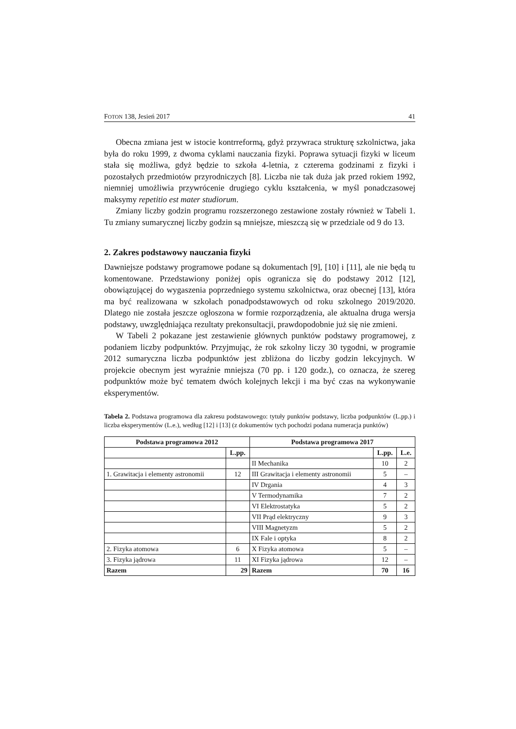FOTON 138, Jesień 2017 41
Obecna zmiana jest w istocie kontrreformą, gdyż przywraca strukturę szkolnictwa, jaka była do roku 1999, z dwoma cyklami nauczania fizyki. Poprawa sytuacji fizyki w liceum stała się możliwa, gdyż będzie to szkoła 4-letnia, z czterema godzinami z fizyki i pozostałych przedmiotów przyrodniczych [8]. Liczba nie tak duża jak przed rokiem 1992, niemniej umożliwia przywrócenie drugiego cyklu kształcenia, w myśl ponadczasowej maksymy repetitio est mater studiorum.
Zmiany liczby godzin programu rozszerzonego zestawione zostały również w Tabeli 1. Tu zmiany sumarycznej liczby godzin są mniejsze, mieszczą się w przedziale od 9 do 13.
2. Zakres podstawowy nauczania fizyki
Dawniejsze podstawy programowe podane są dokumentach [9], [10] i [11], ale nie będą tu komentowane. Przedstawiony poniżej opis ogranicza się do podstawy 2012 [12], obowiązującej do wygaszenia poprzedniego systemu szkolnictwa, oraz obecnej [13], która ma być realizowana w szkołach ponadpodstawowych od roku szkolnego 2019/2020. Dlatego nie została jeszcze ogłoszona w formie rozporządzenia, ale aktualna druga wersja podstawy, uwzględniająca rezultaty prekonsultacji, prawdopodobnie już się nie zmieni.
W Tabeli 2 pokazane jest zestawienie głównych punktów podstawy programowej, z podaniem liczby podpunktów. Przyjmując, że rok szkolny liczy 30 tygodni, w programie 2012 sumaryczna liczba podpunktów jest zbliżona do liczby godzin lekcyjnych. W projekcie obecnym jest wyraźnie mniejsza (70 pp. i 120 godz.), co oznacza, że szereg podpunktów może być tematem dwóch kolejnych lekcji i ma być czas na wykonywanie eksperymentów.
Tabela 2. Podstawa programowa dla zakresu podstawowego: tytuły punktów podstawy, liczba podpunktów (L.pp.) i liczba eksperymentów (L.e.), według [12] i [13] (z dokumentów tych pochodzi podana numeracja punktów)
| Podstawa programowa 2012 | | Podstawa programowa 2017 | | |
| --- | --- | --- | --- | --- |
| | L.pp. | | L.pp. | L.e. |
| | | II Mechanika | 10 | 2 |
| 1. Grawitacja i elementy astronomii | 12 | III Grawitacja i elementy astronomii | 5 | – |
| | | IV Drgania | 4 | 3 |
| | | V Termodynamika | 7 | 2 |
| | | VI Elektrostatyka | 5 | 2 |
| | | VII Prąd elektryczny | 9 | 3 |
| | | VIII Magnetyzm | 5 | 2 |
| | | IX Fale i optyka | 8 | 2 |
| 2. Fizyka atomowa | 6 | X Fizyka atomowa | 5 | – |
| 3. Fizyka jądrowa | 11 | XI Fizyka jądrowa | 12 | – |
| Razem | 29 | Razem | 70 | 16 |